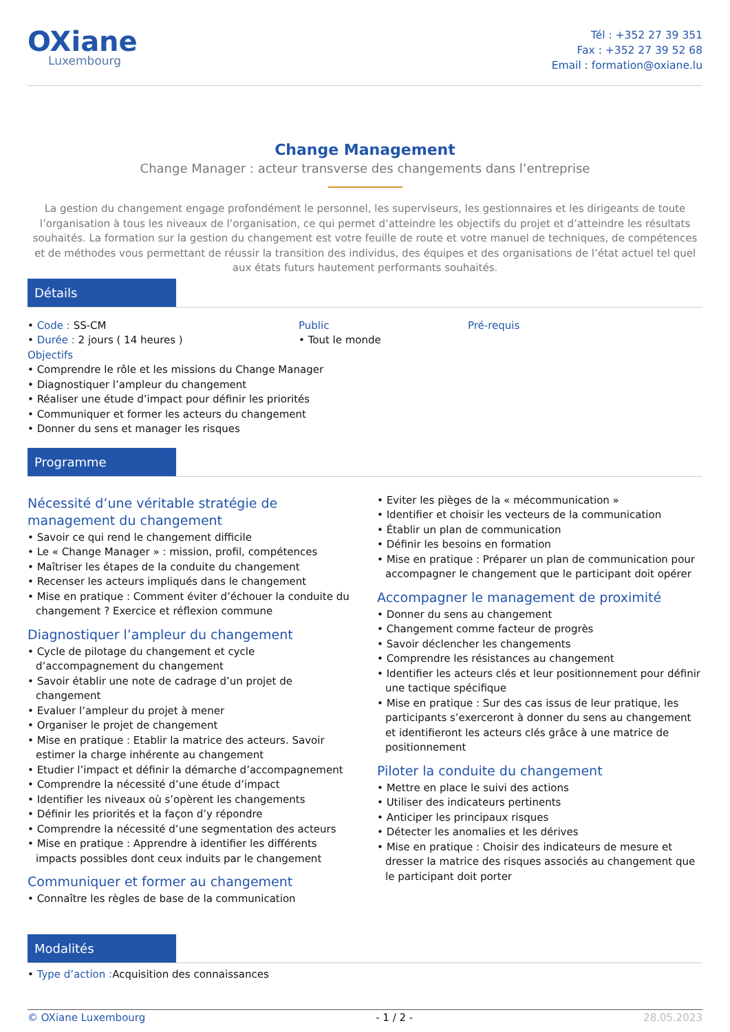OXiane
Luxembourg
Tél : +352 27 39 351
Fax : +352 27 39 52 68
Email : formation@oxiane.lu
Change Management
Change Manager : acteur transverse des changements dans l’entreprise
La gestion du changement engage profondément le personnel, les superviseurs, les gestionnaires et les dirigeants de toute l’organisation à tous les niveaux de l’organisation, ce qui permet d’atteindre les objectifs du projet et d’atteindre les résultats souhaités. La formation sur la gestion du changement est votre feuille de route et votre manuel de techniques, de compétences et de méthodes vous permettant de réussir la transition des individus, des équipes et des organisations de l’état actuel tel quel aux états futurs hautement performants souhaités.
Détails
Code : SS-CM
Durée : 2 jours ( 14 heures )
Public
Tout le monde
Pré-requis
Objectifs
Comprendre le rôle et les missions du Change Manager
Diagnostiquer l’ampleur du changement
Réaliser une étude d’impact pour définir les priorités
Communiquer et former les acteurs du changement
Donner du sens et manager les risques
Programme
Nécessité d’une véritable stratégie de management du changement
Savoir ce qui rend le changement difficile
Le « Change Manager » : mission, profil, compétences
Maîtriser les étapes de la conduite du changement
Recenser les acteurs impliqués dans le changement
Mise en pratique : Comment éviter d’échouer la conduite du changement ? Exercice et réflexion commune
Diagnostiquer l’ampleur du changement
Cycle de pilotage du changement et cycle d’accompagnement du changement
Savoir établir une note de cadrage d’un projet de changement
Evaluer l’ampleur du projet à mener
Organiser le projet de changement
Mise en pratique : Etablir la matrice des acteurs. Savoir estimer la charge inhérente au changement
Etudier l’impact et définir la démarche d’accompagnement
Comprendre la nécessité d’une étude d’impact
Identifier les niveaux où s’opèrent les changements
Définir les priorités et la façon d’y répondre
Comprendre la nécessité d’une segmentation des acteurs
Mise en pratique : Apprendre à identifier les différents impacts possibles dont ceux induits par le changement
Communiquer et former au changement
Connaître les règles de base de la communication
Eviter les pièges de la « mécommunication »
Identifier et choisir les vecteurs de la communication
Établir un plan de communication
Définir les besoins en formation
Mise en pratique : Préparer un plan de communication pour accompagner le changement que le participant doit opérer
Accompagner le management de proximité
Donner du sens au changement
Changement comme facteur de progrès
Savoir déclencher les changements
Comprendre les résistances au changement
Identifier les acteurs clés et leur positionnement pour définir une tactique spécifique
Mise en pratique : Sur des cas issus de leur pratique, les participants s’exerceront à donner du sens au changement et identifieront les acteurs clés grâce à une matrice de positionnement
Piloter la conduite du changement
Mettre en place le suivi des actions
Utiliser des indicateurs pertinents
Anticiper les principaux risques
Détecter les anomalies et les dérives
Mise en pratique : Choisir des indicateurs de mesure et dresser la matrice des risques associés au changement que le participant doit porter
Modalités
Type d’action : Acquisition des connaissances
© OXiane Luxembourg - 1 / 2 - 28.05.2023